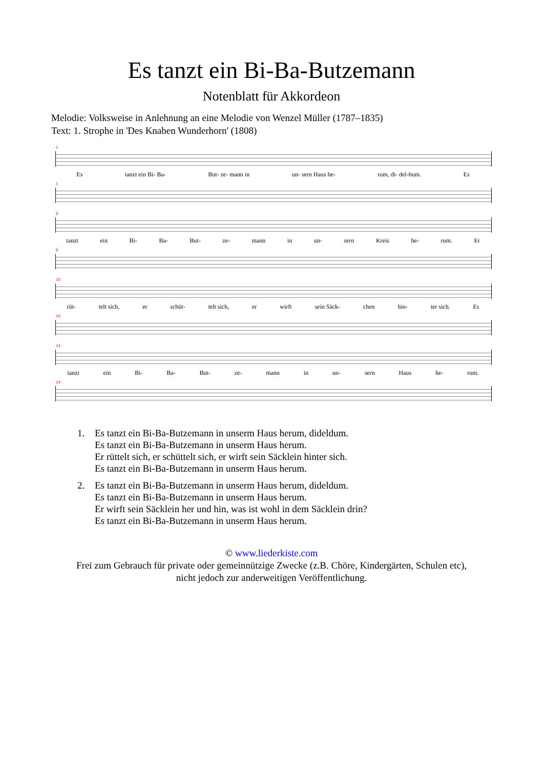Es tanzt ein Bi-Ba-Butzemann
Notenblatt für Akkordeon
Melodie: Volksweise in Anlehnung an eine Melodie von Wenzel Müller (1787–1835)
Text: 1. Strophe in 'Des Knaben Wunderhorn' (1808)
1
Es tanzt ein Bi- Ba- But- ze- mann in un- sern Haus he- rum, di- del-bum. Es
1
6
tanzt ein Bi- Ba- But- ze- mann in un- sern Kreis he- rum. Er
6
10
rüt- telt sich, er schüt- telt sich, er wirft sein Säck- chen hin- ter sich. Es
10
14
tanzt ein Bi- Ba- But- ze- mann in un- sern Haus he- rum.
14
1. Es tanzt ein Bi-Ba-Butzemann in unserm Haus herum, dideldum.
Es tanzt ein Bi-Ba-Butzemann in unserm Haus herum.
Er rüttelt sich, er schüttelt sich, er wirft sein Säcklein hinter sich.
Es tanzt ein Bi-Ba-Butzemann in unserm Haus herum.
2. Es tanzt ein Bi-Ba-Butzemann in unserm Haus herum, dideldum.
Es tanzt ein Bi-Ba-Butzemann in unserm Haus herum.
Er wirft sein Säcklein her und hin, was ist wohl in dem Säcklein drin?
Es tanzt ein Bi-Ba-Butzemann in unserm Haus herum.
© www.liederkiste.com
Frei zum Gebrauch für private oder gemeinnützige Zwecke (z.B. Chöre, Kindergärten, Schulen etc),
nicht jedoch zur anderweitigen Veröffentlichung.